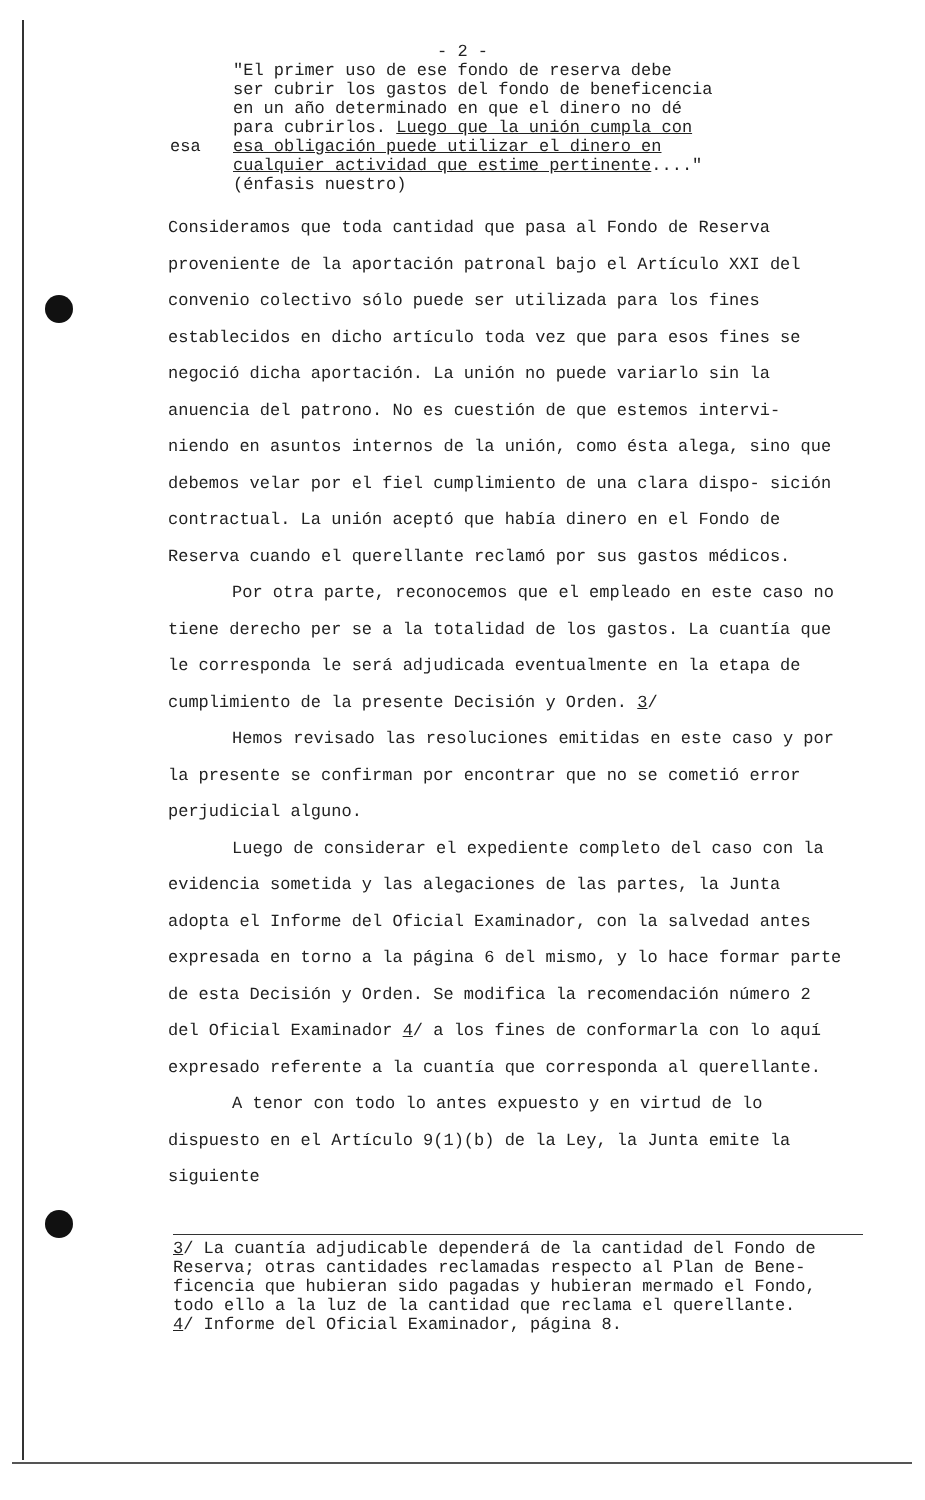- 2 -
"El primer uso de ese fondo de reserva debe
ser cubrir los gastos del fondo de beneficencia
en un año determinado en que el dinero no dé
para cubrirlos. Luego que la unión cumpla con
esa esa obligación puede utilizar el dinero en
cualquier actividad que estime pertinente...."
(énfasis nuestro)
Consideramos que toda cantidad que pasa al Fondo de Reserva proveniente de la aportación patronal bajo el Artículo XXI del convenio colectivo sólo puede ser utilizada para los fines establecidos en dicho artículo toda vez que para esos fines se negoció dicha aportación. La unión no puede variarlo sin la anuencia del patrono. No es cuestión de que estemos intervi- niendo en asuntos internos de la unión, como ésta alega, sino que debemos velar por el fiel cumplimiento de una clara dispo- sición contractual. La unión aceptó que había dinero en el Fondo de Reserva cuando el querellante reclamó por sus gastos médicos.
Por otra parte, reconocemos que el empleado en este caso no tiene derecho per se a la totalidad de los gastos. La cuantía que le corresponda le será adjudicada eventualmente en la etapa de cumplimiento de la presente Decisión y Orden. 3/
Hemos revisado las resoluciones emitidas en este caso y por la presente se confirman por encontrar que no se cometió error perjudicial alguno.
Luego de considerar el expediente completo del caso con la evidencia sometida y las alegaciones de las partes, la Junta adopta el Informe del Oficial Examinador, con la salvedad antes expresada en torno a la página 6 del mismo, y lo hace formar parte de esta Decisión y Orden. Se modifica la recomendación número 2 del Oficial Examinador 4/ a los fines de conformarla con lo aquí expresado referente a la cuantía que corresponda al querellante.
A tenor con todo lo antes expuesto y en virtud de lo dispuesto en el Artículo 9(1)(b) de la Ley, la Junta emite la siguiente
3/ La cuantía adjudicable dependerá de la cantidad del Fondo de Reserva; otras cantidades reclamadas respecto al Plan de Bene- ficencia que hubieran sido pagadas y hubieran mermado el Fondo, todo ello a la luz de la cantidad que reclama el querellante.
4/ Informe del Oficial Examinador, página 8.